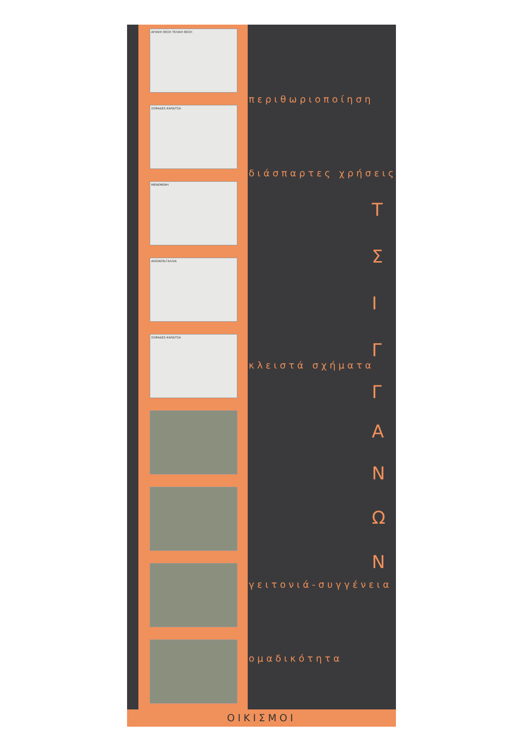ΑΡΧΙΚΗ ΘΕΣΗ ΤΕΛΙΚΗ ΘΕΣΗ
ΣΟΦΑΔΕΣ-ΚΑΡΔΙΤΣΑ
ΜΕΝΕΜΕΝΗ
AVIGNON-ΓΑΛΛΙΑ
ΣΟΦΑΔΕΣ-ΚΑΡΔΙΤΣΑ
περιθωριοποίηση
διάσπαρτες χρήσεις
Τ
Σ
Ι
Γ
κλειστά σχήματα
Γ
Α
Ν
Ω
Ν
γειτονιά-συγγένεια
ομαδικότητα
ΟΙΚΙΣΜΟΙ